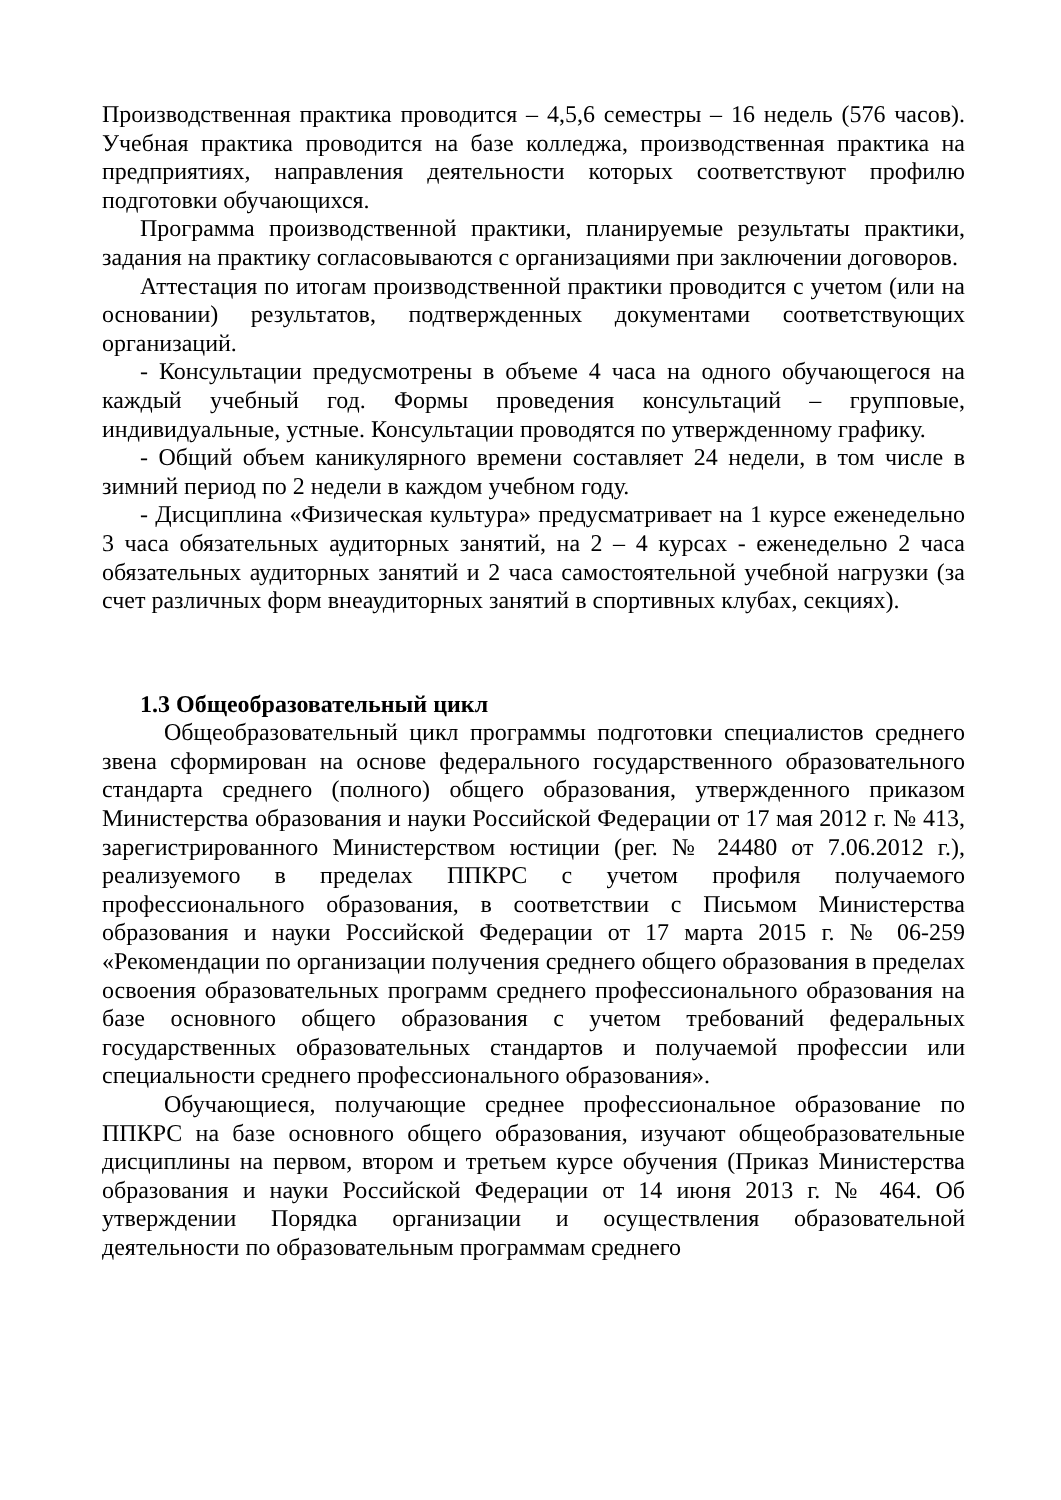Производственная практика проводится – 4,5,6 семестры – 16 недель (576 часов). Учебная практика проводится на базе колледжа, производственная практика на предприятиях, направления деятельности которых соответствуют профилю подготовки обучающихся.
Программа производственной практики, планируемые результаты практики, задания на практику согласовываются с организациями при заключении договоров.
Аттестация по итогам производственной практики проводится с учетом (или на основании) результатов, подтвержденных документами соответствующих организаций.
- Консультации предусмотрены в объеме 4 часа на одного обучающегося на каждый учебный год. Формы проведения консультаций – групповые, индивидуальные, устные. Консультации проводятся по утвержденному графику.
- Общий объем каникулярного времени составляет 24 недели, в том числе в зимний период по 2 недели в каждом учебном году.
- Дисциплина «Физическая культура» предусматривает на 1 курсе еженедельно 3 часа обязательных аудиторных занятий, на 2 – 4 курсах - еженедельно 2 часа обязательных аудиторных занятий и 2 часа самостоятельной учебной нагрузки (за счет различных форм внеаудиторных занятий в спортивных клубах, секциях).
1.3 Общеобразовательный цикл
Общеобразовательный цикл программы подготовки специалистов среднего звена сформирован на основе федерального государственного образовательного стандарта среднего (полного) общего образования, утвержденного приказом Министерства образования и науки Российской Федерации от 17 мая 2012 г. № 413, зарегистрированного Министерством юстиции (рег. № 24480 от 7.06.2012 г.), реализуемого в пределах ППКРС с учетом профиля получаемого профессионального образования, в соответствии с Письмом Министерства образования и науки Российской Федерации от 17 марта 2015 г. № 06-259 «Рекомендации по организации получения среднего общего образования в пределах освоения образовательных программ среднего профессионального образования на базе основного общего образования с учетом требований федеральных государственных образовательных стандартов и получаемой профессии или специальности среднего профессионального образования».
Обучающиеся, получающие среднее профессиональное образование по ППКРС на базе основного общего образования, изучают общеобразовательные дисциплины на первом, втором и третьем курсе обучения (Приказ Министерства образования и науки Российской Федерации от 14 июня 2013 г. № 464. Об утверждении Порядка организации и осуществления образовательной деятельности по образовательным программам среднего